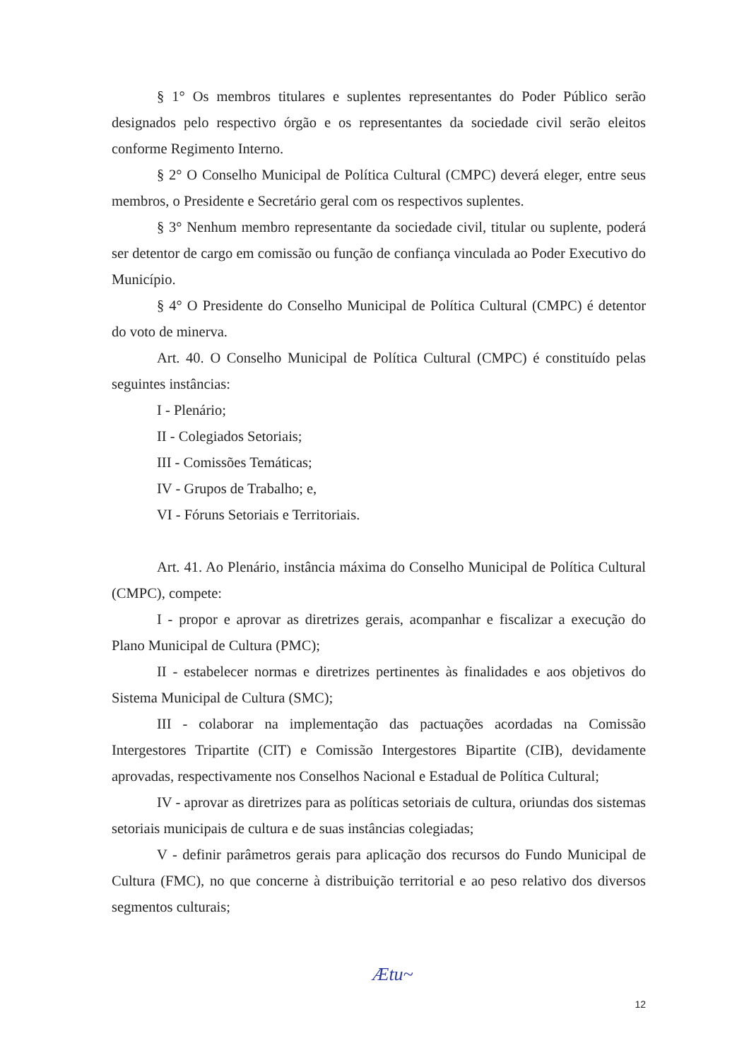§ 1° Os membros titulares e suplentes representantes do Poder Público serão designados pelo respectivo órgão e os representantes da sociedade civil serão eleitos conforme Regimento Interno.
§ 2° O Conselho Municipal de Política Cultural (CMPC) deverá eleger, entre seus membros, o Presidente e Secretário geral com os respectivos suplentes.
§ 3° Nenhum membro representante da sociedade civil, titular ou suplente, poderá ser detentor de cargo em comissão ou função de confiança vinculada ao Poder Executivo do Município.
§ 4° O Presidente do Conselho Municipal de Política Cultural (CMPC) é detentor do voto de minerva.
Art. 40. O Conselho Municipal de Política Cultural (CMPC) é constituído pelas seguintes instâncias:
I - Plenário;
II - Colegiados Setoriais;
III - Comissões Temáticas;
IV - Grupos de Trabalho; e,
VI - Fóruns Setoriais e Territoriais.
Art. 41. Ao Plenário, instância máxima do Conselho Municipal de Política Cultural (CMPC), compete:
I - propor e aprovar as diretrizes gerais, acompanhar e fiscalizar a execução do Plano Municipal de Cultura (PMC);
II - estabelecer normas e diretrizes pertinentes às finalidades e aos objetivos do Sistema Municipal de Cultura (SMC);
III - colaborar na implementação das pactuações acordadas na Comissão Intergestores Tripartite (CIT) e Comissão Intergestores Bipartite (CIB), devidamente aprovadas, respectivamente nos Conselhos Nacional e Estadual de Política Cultural;
IV - aprovar as diretrizes para as políticas setoriais de cultura, oriundas dos sistemas setoriais municipais de cultura e de suas instâncias colegiadas;
V - definir parâmetros gerais para aplicação dos recursos do Fundo Municipal de Cultura (FMC), no que concerne à distribuição territorial e ao peso relativo dos diversos segmentos culturais;
Ætu~
12